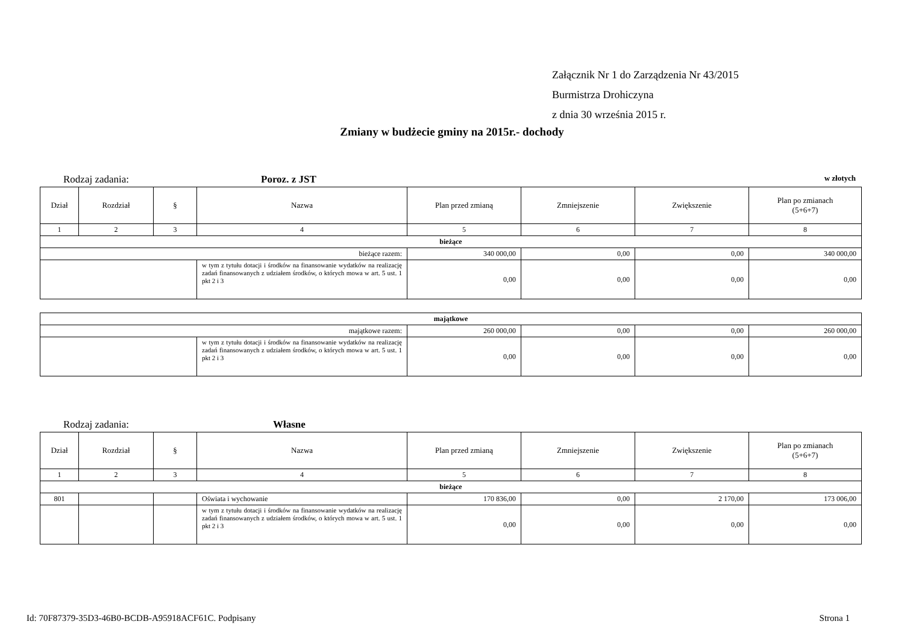Załącznik Nr 1 do Zarządzenia Nr 43/2015
Burmistrza Drohiczyna
z dnia 30 września 2015 r.
Zmiany w budżecie gminy na 2015r.- dochody
Rodzaj zadania: Poroz. z JST w złotych
| Dział | Rozdział | § | Nazwa | Plan przed zmianą | Zmniejszenie | Zwiększenie | Plan po zmianach (5+6+7) |
| --- | --- | --- | --- | --- | --- | --- | --- |
| 1 | 2 | 3 | 4 | 5 | 6 | 7 | 8 |
| bieżące | | | | | | | |
| bieżące razem: | | | | 340 000,00 | 0,00 | 0,00 | 340 000,00 |
| | | | w tym z tytułu dotacji i środków na finansowanie wydatków na realizację zadań finansowanych z udziałem środków, o których mowa w art. 5 ust. 1 pkt 2 i 3 | 0,00 | 0,00 | 0,00 | 0,00 |
| majątkowe | | | | | |
| majątkowe razem: | | 260 000,00 | 0,00 | 0,00 | 260 000,00 |
| | w tym z tytułu dotacji i środków na finansowanie wydatków na realizację zadań finansowanych z udziałem środków, o których mowa w art. 5 ust. 1 pkt 2 i 3 | 0,00 | 0,00 | 0,00 | 0,00 |
Rodzaj zadania: Własne
| Dział | Rozdział | § | Nazwa | Plan przed zmianą | Zmniejszenie | Zwiększenie | Plan po zmianach (5+6+7) |
| --- | --- | --- | --- | --- | --- | --- | --- |
| 1 | 2 | 3 | 4 | 5 | 6 | 7 | 8 |
| bieżące | | | | | | | |
| 801 | | | Oświata i wychowanie | 170 836,00 | 0,00 | 2 170,00 | 173 006,00 |
| | | | w tym z tytułu dotacji i środków na finansowanie wydatków na realizację zadań finansowanych z udziałem środków, o których mowa w art. 5 ust. 1 pkt 2 i 3 | 0,00 | 0,00 | 0,00 | 0,00 |
Id: 70F87379-35D3-46B0-BCDB-A95918ACF61C. Podpisany Strona 1